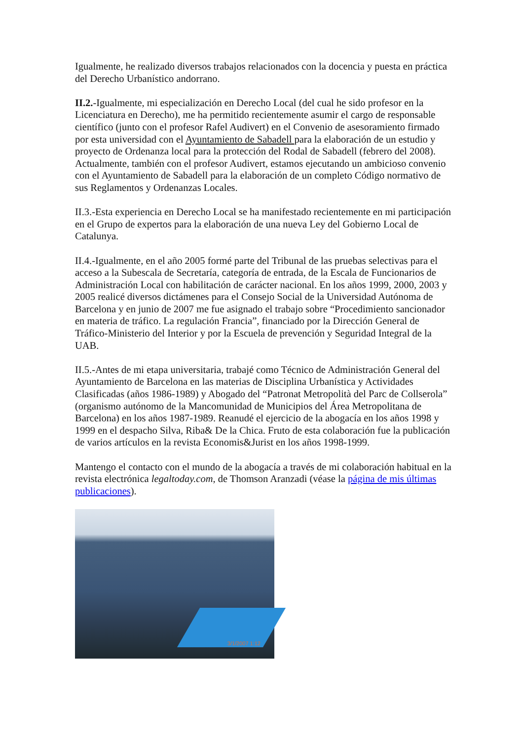Igualmente, he realizado diversos trabajos relacionados con la docencia y puesta en práctica del Derecho Urbanístico andorrano.
II.2.-Igualmente, mi especialización en Derecho Local (del cual he sido profesor en la Licenciatura en Derecho), me ha permitido recientemente asumir el cargo de responsable científico (junto con el profesor Rafel Audivert) en el Convenio de asesoramiento firmado por esta universidad con el Ayuntamiento de Sabadell para la elaboración de un estudio y proyecto de Ordenanza local para la protección del Rodal de Sabadell (febrero del 2008). Actualmente, también con el profesor Audivert, estamos ejecutando un ambicioso convenio con el Ayuntamiento de Sabadell para la elaboración de un completo Código normativo de sus Reglamentos y Ordenanzas Locales.
II.3.-Esta experiencia en Derecho Local se ha manifestado recientemente en mi participación en el Grupo de expertos para la elaboración de una nueva Ley del Gobierno Local de Catalunya.
II.4.-Igualmente, en el año 2005 formé parte del Tribunal de las pruebas selectivas para el acceso a la Subescala de Secretaría, categoría de entrada, de la Escala de Funcionarios de Administración Local con habilitación de carácter nacional. En los años 1999, 2000, 2003 y 2005 realicé diversos dictámenes para el Consejo Social de la Universidad Autónoma de Barcelona y en junio de 2007 me fue asignado el trabajo sobre “Procedimiento sancionador en materia de tráfico. La regulación Francia”, financiado por la Dirección General de Tráfico-Ministerio del Interior y por la Escuela de prevención y Seguridad Integral de la UAB.
II.5.-Antes de mi etapa universitaria, trabajé como Técnico de Administración General del Ayuntamiento de Barcelona en las materias de Disciplina Urbanística y Actividades Clasificadas (años 1986-1989) y Abogado del “Patronat Metropolità del Parc de Collserola” (organismo autónomo de la Mancomunidad de Municipios del Área Metropolitana de Barcelona) en los años 1987-1989. Reanudé el ejercicio de la abogacía en los años 1998 y 1999 en el despacho Silva, Riba& De la Chica. Fruto de esta colaboración fue la publicación de varios artículos en la revista Economis&Jurist en los años 1998-1999.
Mantengo el contacto con el mundo de la abogacía a través de mi colaboración habitual en la revista electrónica legaltoday.com, de Thomson Aranzadi (véase la página de mis últimas publicaciones).
3/1/2007 1:12